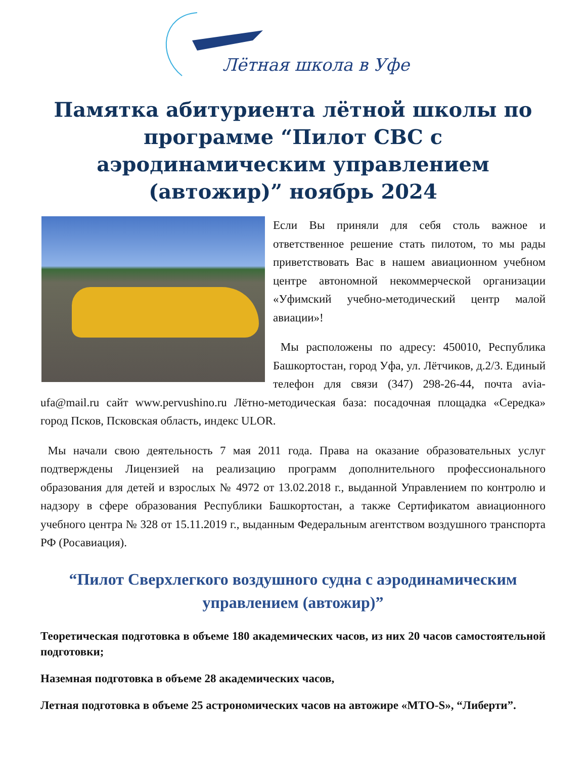Лётная школа в Уфе
Памятка абитуриента лётной школы по программе “Пилот СВС с аэродинамическим управлением (автожир)” ноябрь 2024
Если Вы приняли для себя столь важное и ответственное решение стать пилотом, то мы рады приветствовать Вас в нашем авиационном учебном центре автономной некоммерческой организации «Уфимский учебно-методический центр малой авиации»!
Мы расположены по адресу: 450010, Республика Башкортостан, город Уфа, ул. Лётчиков, д.2/3. Единый телефон для связи (347) 298-26-44, почта avia-ufa@mail.ru сайт www.pervushino.ru Лётно-методическая база: посадочная площадка «Середка» город Псков, Псковская область, индекс ULOR.
Мы начали свою деятельность 7 мая 2011 года. Права на оказание образовательных услуг подтверждены Лицензией на реализацию программ дополнительного профессионального образования для детей и взрослых № 4972 от 13.02.2018 г., выданной Управлением по контролю и надзору в сфере образования Республики Башкортостан, а также Сертификатом авиационного учебного центра № 328 от 15.11.2019 г., выданным Федеральным агентством воздушного транспорта РФ (Росавиация).
“Пилот Сверхлегкого воздушного судна с аэродинамическим управлением (автожир)”
Теоретическая подготовка в объеме 180 академических часов, из них 20 часов самостоятельной подготовки;
Наземная подготовка в объеме 28 академических часов,
Летная подготовка в объеме 25 астрономических часов на автожире «MTO-S», “Либерти”.